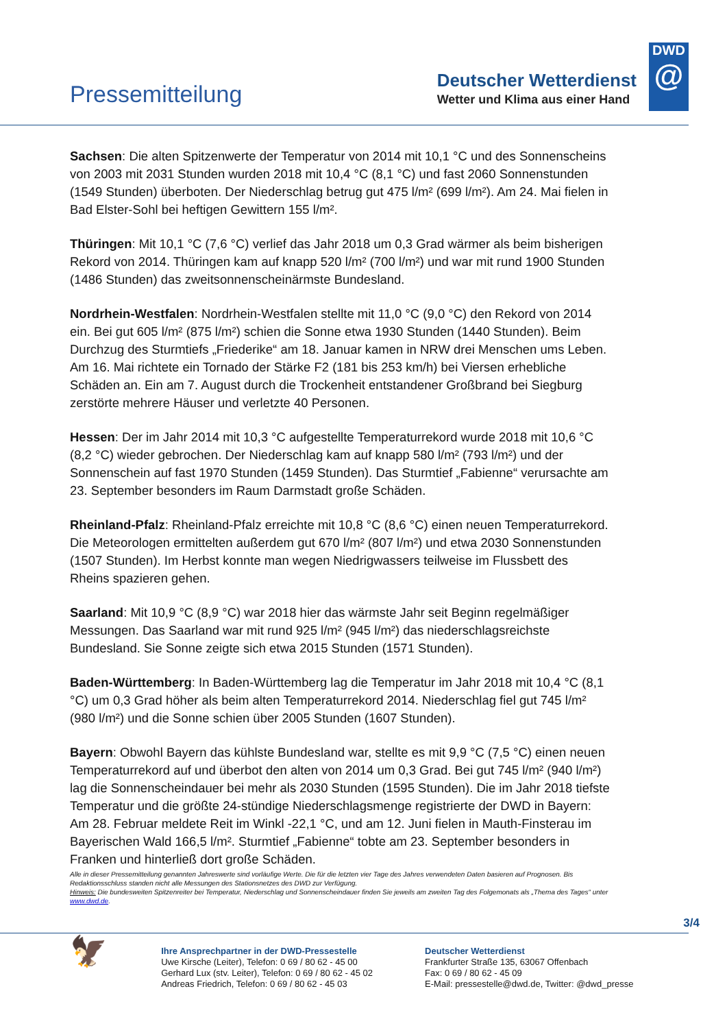Pressemitteilung
Deutscher Wetterdienst
Wetter und Klima aus einer Hand
DWD
@
Sachsen: Die alten Spitzenwerte der Temperatur von 2014 mit 10,1 °C und des Sonnenscheins von 2003 mit 2031 Stunden wurden 2018 mit 10,4 °C (8,1 °C) und fast 2060 Sonnenstunden (1549 Stunden) überboten. Der Niederschlag betrug gut 475 l/m² (699 l/m²). Am 24. Mai fielen in Bad Elster-Sohl bei heftigen Gewittern 155 l/m².
Thüringen: Mit 10,1 °C (7,6 °C) verlief das Jahr 2018 um 0,3 Grad wärmer als beim bisherigen Rekord von 2014. Thüringen kam auf knapp 520 l/m² (700 l/m²) und war mit rund 1900 Stunden (1486 Stunden) das zweitsonnenscheinärmste Bundesland.
Nordrhein-Westfalen: Nordrhein-Westfalen stellte mit 11,0 °C (9,0 °C) den Rekord von 2014 ein. Bei gut 605 l/m² (875 l/m²) schien die Sonne etwa 1930 Stunden (1440 Stunden). Beim Durchzug des Sturmtiefs „Friederike“ am 18. Januar kamen in NRW drei Menschen ums Leben. Am 16. Mai richtete ein Tornado der Stärke F2 (181 bis 253 km/h) bei Viersen erhebliche Schäden an. Ein am 7. August durch die Trockenheit entstandener Großbrand bei Siegburg zerstörte mehrere Häuser und verletzte 40 Personen.
Hessen: Der im Jahr 2014 mit 10,3 °C aufgestellte Temperaturrekord wurde 2018 mit 10,6 °C (8,2 °C) wieder gebrochen. Der Niederschlag kam auf knapp 580 l/m² (793 l/m²) und der Sonnenschein auf fast 1970 Stunden (1459 Stunden). Das Sturmtief „Fabienne“ verursachte am 23. September besonders im Raum Darmstadt große Schäden.
Rheinland-Pfalz: Rheinland-Pfalz erreichte mit 10,8 °C (8,6 °C) einen neuen Temperaturrekord. Die Meteorologen ermittelten außerdem gut 670 l/m² (807 l/m²) und etwa 2030 Sonnenstunden (1507 Stunden). Im Herbst konnte man wegen Niedrigwassers teilweise im Flussbett des Rheins spazieren gehen.
Saarland: Mit 10,9 °C (8,9 °C) war 2018 hier das wärmste Jahr seit Beginn regelmäßiger Messungen. Das Saarland war mit rund 925 l/m² (945 l/m²) das niederschlagsreichste Bundesland. Sie Sonne zeigte sich etwa 2015 Stunden (1571 Stunden).
Baden-Württemberg: In Baden-Württemberg lag die Temperatur im Jahr 2018 mit 10,4 °C (8,1 °C) um 0,3 Grad höher als beim alten Temperaturrekord 2014. Niederschlag fiel gut 745 l/m² (980 l/m²) und die Sonne schien über 2005 Stunden (1607 Stunden).
Bayern: Obwohl Bayern das kühlste Bundesland war, stellte es mit 9,9 °C (7,5 °C) einen neuen Temperaturrekord auf und überbot den alten von 2014 um 0,3 Grad. Bei gut 745 l/m² (940 l/m²) lag die Sonnenscheindauer bei mehr als 2030 Stunden (1595 Stunden). Die im Jahr 2018 tiefste Temperatur und die größte 24-stündige Niederschlagsmenge registrierte der DWD in Bayern: Am 28. Februar meldete Reit im Winkl -22,1 °C, und am 12. Juni fielen in Mauth-Finsterau im Bayerischen Wald 166,5 l/m². Sturmtief „Fabienne“ tobte am 23. September besonders in Franken und hinterließ dort große Schäden.
Alle in dieser Pressemitteilung genannten Jahreswerte sind vorläufige Werte. Die für die letzten vier Tage des Jahres verwendeten Daten basieren auf Prognosen. Bis Redaktionsschluss standen nicht alle Messungen des Stationsnetzes des DWD zur Verfügung.
Hinweis: Die bundesweiten Spitzenreiter bei Temperatur, Niederschlag und Sonnenscheindauer finden Sie jeweils am zweiten Tag des Folgemonats als „Thema des Tages“ unter www.dwd.de.
3/4
🦅
Ihre Ansprechpartner in der DWD-Pressestelle
Uwe Kirsche (Leiter), Telefon: 0 69 / 80 62 - 45 00
Gerhard Lux (stv. Leiter), Telefon: 0 69 / 80 62 - 45 02
Andreas Friedrich, Telefon: 0 69 / 80 62 - 45 03
Deutscher Wetterdienst
Frankfurter Straße 135, 63067 Offenbach
Fax: 0 69 / 80 62 - 45 09
E-Mail: pressestelle@dwd.de, Twitter: @dwd_presse